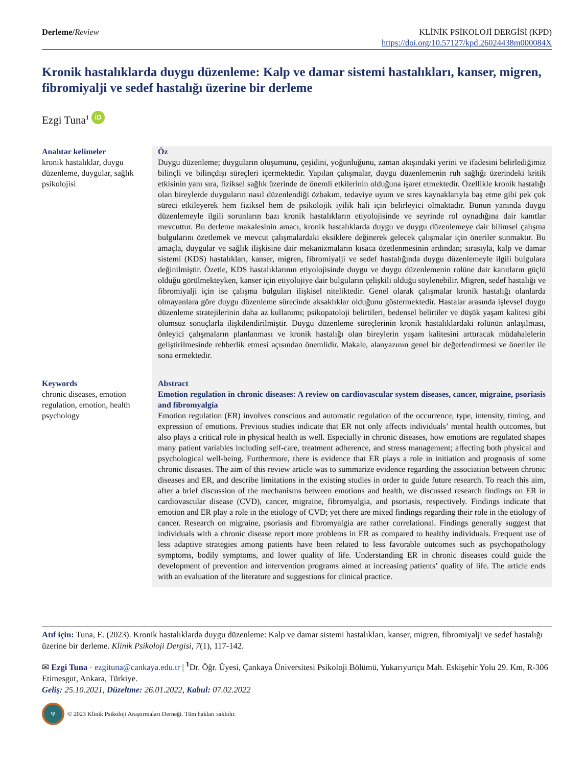Derleme/Review KLİNİK PSİKOLOJİ DERGİSİ (KPD)
https://doi.org/10.57127/kpd.26024438m000084X
Kronik hastalıklarda duygu düzenleme: Kalp ve damar sistemi hastalıkları, kanser, migren, fibromiyalji ve sedef hastalığı üzerine bir derleme
Ezgi Tuna<sup>1</sup> iD
Anahtar kelimeler
kronik hastalıklar, duygu düzenleme, duygular, sağlık psikolojisi
Öz
Duygu düzenleme; duyguların oluşumunu, çeşidini, yoğunluğunu, zaman akışındaki yerini ve ifadesini belirlediğimiz bilinçli ve bilinçdışı süreçleri içermektedir. Yapılan çalışmalar, duygu düzenlemenin ruh sağlığı üzerindeki kritik etkisinin yanı sıra, fiziksel sağlık üzerinde de önemli etkilerinin olduğuna işaret etmektedir. Özellikle kronik hastalığı olan bireylerde duyguların nasıl düzenlendiği özbakım, tedaviye uyum ve stres kaynaklarıyla baş etme gibi pek çok süreci etkileyerek hem fiziksel hem de psikolojik iyilik hali için belirleyici olmaktadır. Bunun yanında duygu düzenlemeyle ilgili sorunların bazı kronik hastalıkların etiyolojisinde ve seyrinde rol oynadığına dair kanıtlar mevcuttur. Bu derleme makalesinin amacı, kronik hastalıklarda duygu ve duygu düzenlemeye dair bilimsel çalışma bulgularını özetlemek ve mevcut çalışmalardaki eksiklere değinerek gelecek çalışmalar için öneriler sunmaktır. Bu amaçla, duygular ve sağlık ilişkisine dair mekanizmaların kısaca özetlenmesinin ardından; sırasıyla, kalp ve damar sistemi (KDS) hastalıkları, kanser, migren, fibromiyalji ve sedef hastalığında duygu düzenlemeyle ilgili bulgulara değinilmiştir. Özetle, KDS hastalıklarının etiyolojisinde duygu ve duygu düzenlemenin rolüne dair kanıtların güçlü olduğu görülmekteyken, kanser için etiyolojiye dair bulguların çelişkili olduğu söylenebilir. Migren, sedef hastalığı ve fibromiyalji için ise çalışma bulguları ilişkisel niteliktedir. Genel olarak çalışmalar kronik hastalığı olanlarda olmayanlara göre duygu düzenleme sürecinde aksaklıklar olduğunu göstermektedir. Hastalar arasında işlevsel duygu düzenleme stratejilerinin daha az kullanımı; psikopatoloji belirtileri, bedensel belirtiler ve düşük yaşam kalitesi gibi olumsuz sonuçlarla ilişkilendirilmiştir. Duygu düzenleme süreçlerinin kronik hastalıklardaki rolünün anlaşılması, önleyici çalışmaların planlanması ve kronik hastalığı olan bireylerin yaşam kalitesini arttıracak müdahalelerin geliştirilmesinde rehberlik etmesi açısından önemlidir. Makale, alanyazının genel bir değerlendirmesi ve öneriler ile sona ermektedir.
Keywords
chronic diseases, emotion regulation, emotion, health psychology
Abstract
Emotion regulation in chronic diseases: A review on cardiovascular system diseases, cancer, migraine, psoriasis and fibromyalgia
Emotion regulation (ER) involves conscious and automatic regulation of the occurrence, type, intensity, timing, and expression of emotions. Previous studies indicate that ER not only affects individuals’ mental health outcomes, but also plays a critical role in physical health as well. Especially in chronic diseases, how emotions are regulated shapes many patient variables including self-care, treatment adherence, and stress management; affecting both physical and psychological well-being. Furthermore, there is evidence that ER plays a role in initiation and prognosis of some chronic diseases. The aim of this review article was to summarize evidence regarding the association between chronic diseases and ER, and describe limitations in the existing studies in order to guide future research. To reach this aim, after a brief discussion of the mechanisms between emotions and health, we discussed research findings on ER in cardiovascular disease (CVD), cancer, migraine, fibromyalgia, and psoriasis, respectively. Findings indicate that emotion and ER play a role in the etiology of CVD; yet there are mixed findings regarding their role in the etiology of cancer. Research on migraine, psoriasis and fibromyalgia are rather correlational. Findings generally suggest that individuals with a chronic disease report more problems in ER as compared to healthy individuals. Frequent use of less adaptive strategies among patients have been related to less favorable outcomes such as psychopathology symptoms, bodily symptoms, and lower quality of life. Understanding ER in chronic diseases could guide the development of prevention and intervention programs aimed at increasing patients’ quality of life. The article ends with an evaluation of the literature and suggestions for clinical practice.
Atıf için: Tuna, E. (2023). Kronik hastalıklarda duygu düzenleme: Kalp ve damar sistemi hastalıkları, kanser, migren, fibromiyalji ve sedef hastalığı üzerine bir derleme. Klinik Psikoloji Dergisi, 7(1), 117-142.
✉ Ezgi Tuna · ezgituna@cankaya.edu.tr | <sup>1</sup>Dr. Öğr. Üyesi, Çankaya Üniversitesi Psikoloji Bölümü, Yukarıyurtçu Mah. Eskişehir Yolu 29. Km, R-306 Etimesgut, Ankara, Türkiye.
Geliş: 25.10.2021, Düzeltme: 26.01.2022, Kabul: 07.02.2022
Ψ © 2023 Klinik Psikoloji Araştırmaları Derneği. Tüm hakları saklıdır.